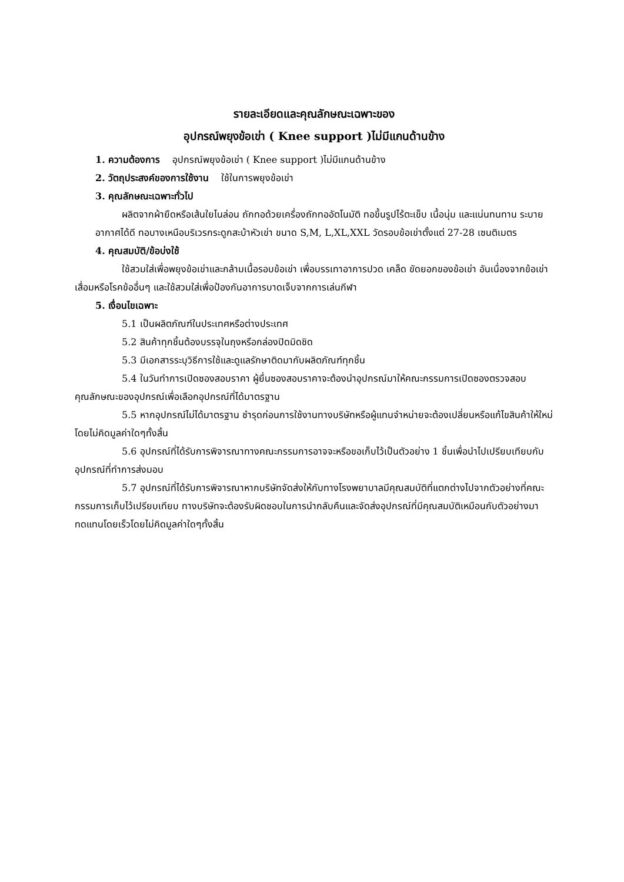รายละเอียดและคุณลักษณะเฉพาะของ
อุปกรณ์พยุงข้อเข่า ( Knee support )ไม่มีแกนด้านข้าง
1. ความต้องการ อุปกรณ์พยุงข้อเข่า ( Knee support )ไม่มีแกนด้านข้าง
2. วัตถุประสงค์ของการใช้งาน ใช้ในการพยุงข้อเข่า
3. คุณลักษณะเฉพาะทั่วไป
ผลิตจากผ้ายืดหรือเส้นใยไนล่อน ถักทอด้วยเครื่องถักทออัตโนมัติ ทอขึ้นรูปไร้ตะเข็บ เนื้อนุ่ม และแน่นทนทาน ระบายอากาศได้ดี ทอบางเหนือบริเวรกระดูกสะบ้าหัวเข่า ขนาด S,M, L,XL,XXL วัดรอบข้อเข่าตั้งแต่ 27-28 เซนติเมตร
4. คุณสมบัติ/ข้อบ่งใช้
ใช้สวมใส่เพื่อพยุงข้อเข่าและกล้ามเนื้อรอบข้อเข่า เพื่อบรรเทาอาการปวด เคล็ด ขัดยอกของข้อเข่า อันเนื่องจากข้อเข่าเสื่อมหรือโรคข้ออื่นๆ และใช้สวมใส่เพื่อป้องกันอาการบาดเจ็บจากการเล่นกีฬา
5. เงื่อนไขเฉพาะ
5.1 เป็นผลิตภัณฑ์ในประเทศหรือต่างประเทศ
5.2 สินค้าทุกชิ้นต้องบรรจุในถุงหรือกล่องปิดมิดชิด
5.3 มีเอกสารระบุวิธีการใช้และดูแลรักษาติดมากับผลิตภัณฑ์ทุกชิ้น
5.4 ในวันทำการเปิดซองสอบราคา ผู้ยื่นซองสอบราคาจะต้องนำอุปกรณ์มาให้คณะกรรมการเปิดซองตรวจสอบคุณลักษณะของอุปกรณ์เพื่อเลือกอุปกรณ์ที่ได้มาตรฐาน
5.5 หากอุปกรณ์ไม่ได้มาตรฐาน ชำรุดก่อนการใช้งานทางบริษัทหรือผู้แทนจำหน่ายจะต้องเปลี่ยนหรือแก้ไขสินค้าให้ใหม่โดยไม่คิดมูลค่าใดๆทั้งสิ้น
5.6 อุปกรณ์ที่ได้รับการพิจารณาทางคณะกรรมการอาจจะหรือขอเก็บไว้เป็นตัวอย่าง 1 ชิ้นเพื่อนำไปเปรียบเทียบกับอุปกรณ์ที่ทำการส่งมอบ
5.7 อุปกรณ์ที่ได้รับการพิจารณาหากบริษัทจัดส่งให้กับทางโรงพยาบาลมีคุณสมบัติที่แตกต่างไปจากตัวอย่างที่คณะกรรมการเก็บไว้เปรียบเทียบ ทางบริษัทจะต้องรับผิดชอบในการนำกลับคืนและจัดส่งอุปกรณ์ที่มีคุณสมบัติเหมือนกับตัวอย่างมาทดแทนโดยเร็วโดยไม่คิดมูลค่าใดๆทั้งสิ้น